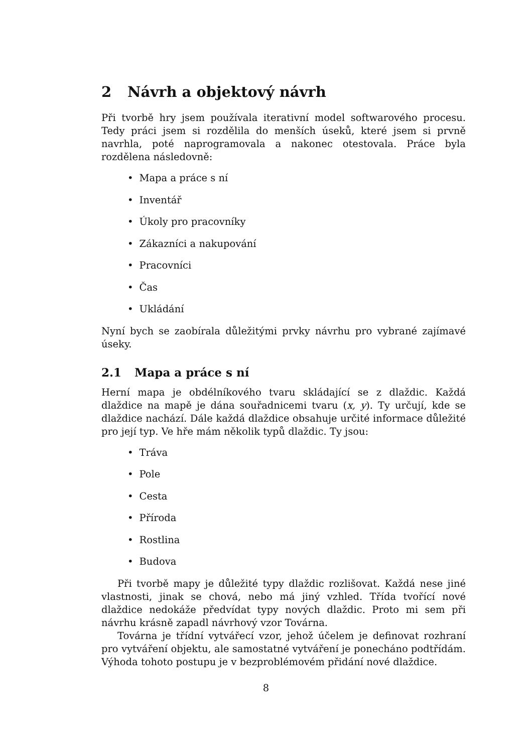2 Návrh a objektový návrh
Při tvorbě hry jsem používala iterativní model softwarového procesu. Tedy práci jsem si rozdělila do menších úseků, které jsem si prvně navrhla, poté naprogramovala a nakonec otestovala. Práce byla rozdělena následovně:
• Mapa a práce s ní
• Inventář
• Úkoly pro pracovníky
• Zákazníci a nakupování
• Pracovníci
• Čas
• Ukládání
Nyní bych se zaobírala důležitými prvky návrhu pro vybrané zajímavé úseky.
2.1 Mapa a práce s ní
Herní mapa je obdélníkového tvaru skládající se z dlaždic. Každá dlaždice na mapě je dána souřadnicemi tvaru (x, y). Ty určují, kde se dlaždice nachází. Dále každá dlaždice obsahuje určité informace důležité pro její typ. Ve hře mám několik typů dlaždic. Ty jsou:
• Tráva
• Pole
• Cesta
• Příroda
• Rostlina
• Budova
Při tvorbě mapy je důležité typy dlaždic rozlišovat. Každá nese jiné vlastnosti, jinak se chová, nebo má jiný vzhled. Třída tvořící nové dlaždice nedokáže předvídat typy nových dlaždic. Proto mi sem při návrhu krásně zapadl návrhový vzor Továrna.
Továrna je třídní vytvářecí vzor, jehož účelem je definovat rozhraní pro vytváření objektu, ale samostatné vytváření je ponecháno podtřídám. Výhoda tohoto postupu je v bezproblémovém přidání nové dlaždice.
8